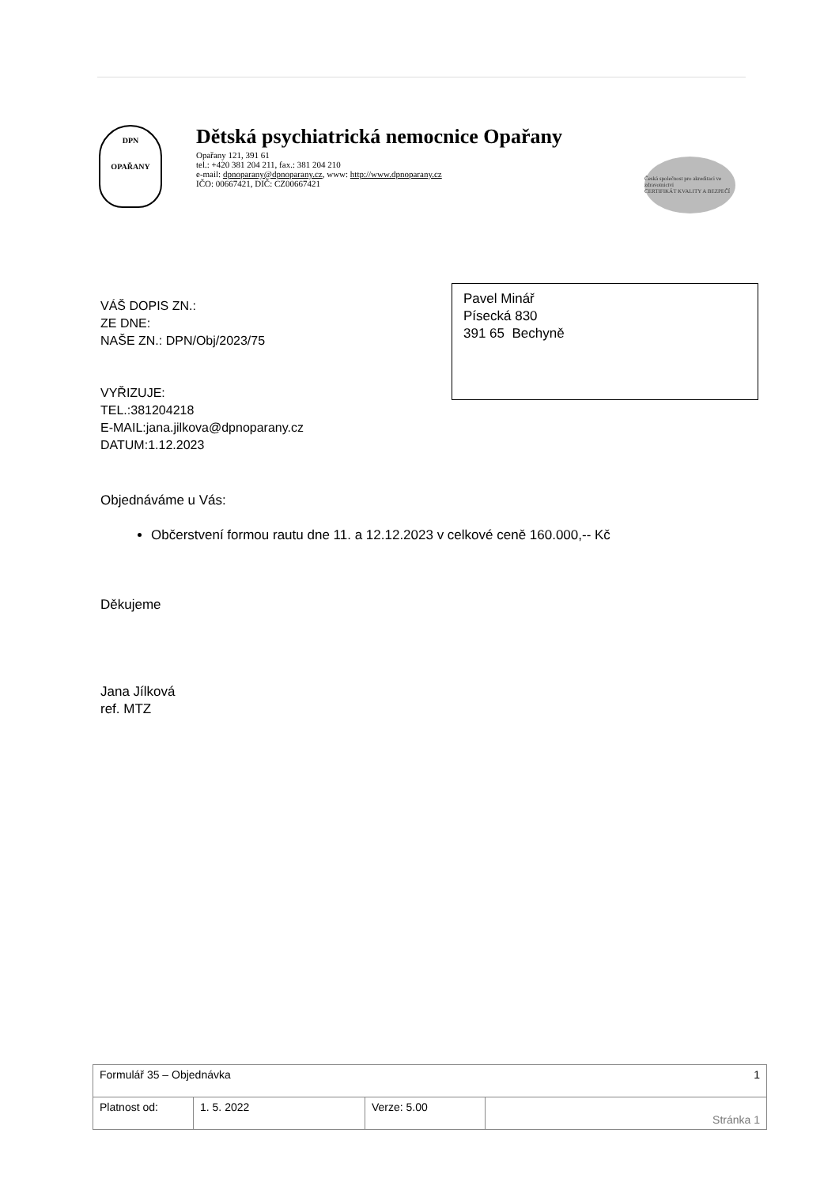DPN
OPAŘANY
Dětská psychiatrická nemocnice Opařany
Opařany 121, 391 61
tel.: +420 381 204 211, fax.: 381 204 210
e-mail: dpnoparany@dpnoparany.cz, www: http://www.dpnoparany.cz
IČO: 00667421, DIČ: CZ00667421
Česká společnost pro akreditaci ve zdravotnictví
CERTIFIKÁT KVALITY A BEZPEČÍ
VÁŠ DOPIS ZN.:
ZE DNE:
NAŠE ZN.: DPN/Obj/2023/75
VYŘIZUJE:
TEL.:381204218
E-MAIL:jana.jilkova@dpnoparany.cz
DATUM:1.12.2023
Pavel Minář
Písecká 830
391 65 Bechyně
Objednáváme u Vás:
Občerstvení formou rautu dne 11. a 12.12.2023 v celkové ceně 160.000,-- Kč
Děkujeme
Jana Jílková
ref. MTZ
| Formulář 35 – Objednávka 1 | | | |
| Platnost od: | 1. 5. 2022 | Verze: 5.00 | Stránka 1 |